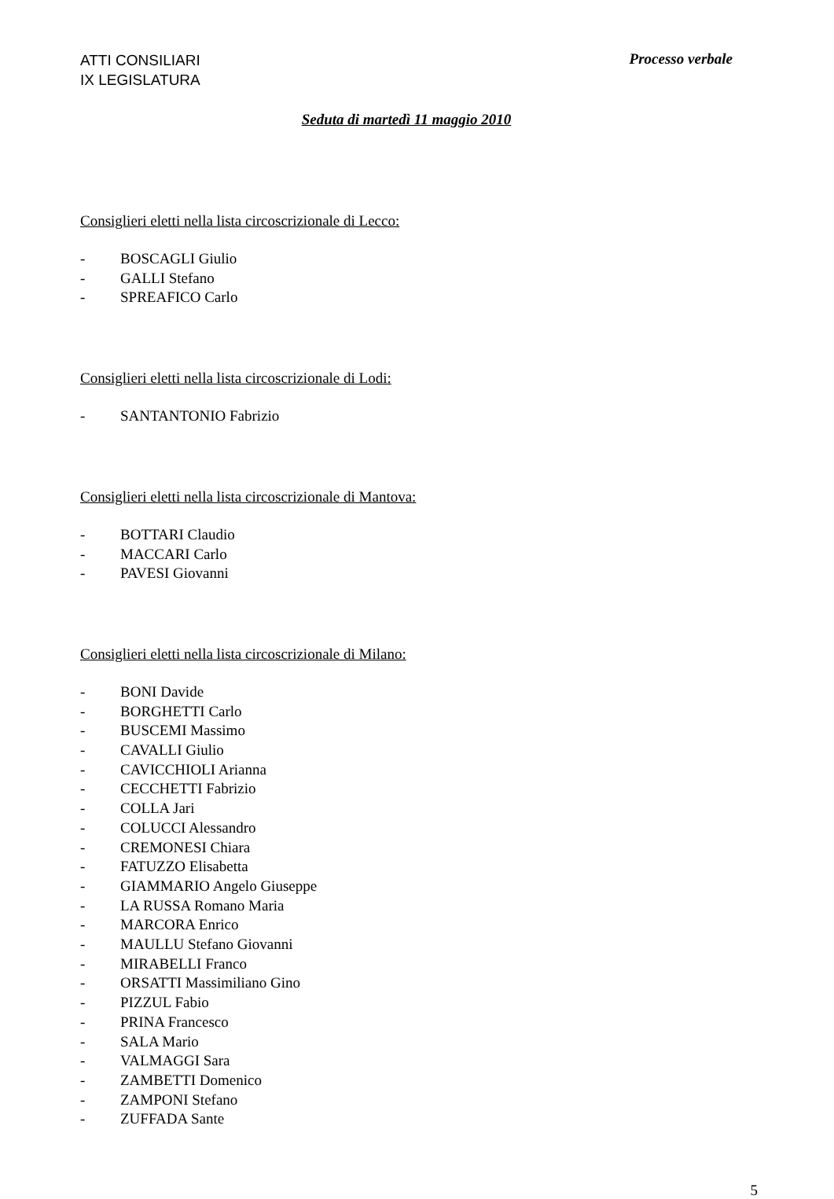ATTI CONSILIARI
IX LEGISLATURA
Processo verbale
Seduta di martedì 11 maggio 2010
Consiglieri eletti nella lista circoscrizionale di Lecco:
- BOSCAGLI Giulio
- GALLI Stefano
- SPREAFICO Carlo
Consiglieri eletti nella lista circoscrizionale di Lodi:
- SANTANTONIO Fabrizio
Consiglieri eletti nella lista circoscrizionale di Mantova:
- BOTTARI Claudio
- MACCARI Carlo
- PAVESI Giovanni
Consiglieri eletti nella lista circoscrizionale di Milano:
- BONI Davide
- BORGHETTI Carlo
- BUSCEMI Massimo
- CAVALLI Giulio
- CAVICCHIOLI Arianna
- CECCHETTI Fabrizio
- COLLA Jari
- COLUCCI Alessandro
- CREMONESI Chiara
- FATUZZO Elisabetta
- GIAMMARIO Angelo Giuseppe
- LA RUSSA Romano Maria
- MARCORA Enrico
- MAULLU Stefano Giovanni
- MIRABELLI Franco
- ORSATTI Massimiliano Gino
- PIZZUL Fabio
- PRINA Francesco
- SALA Mario
- VALMAGGI Sara
- ZAMBETTI Domenico
- ZAMPONI Stefano
- ZUFFADA Sante
5